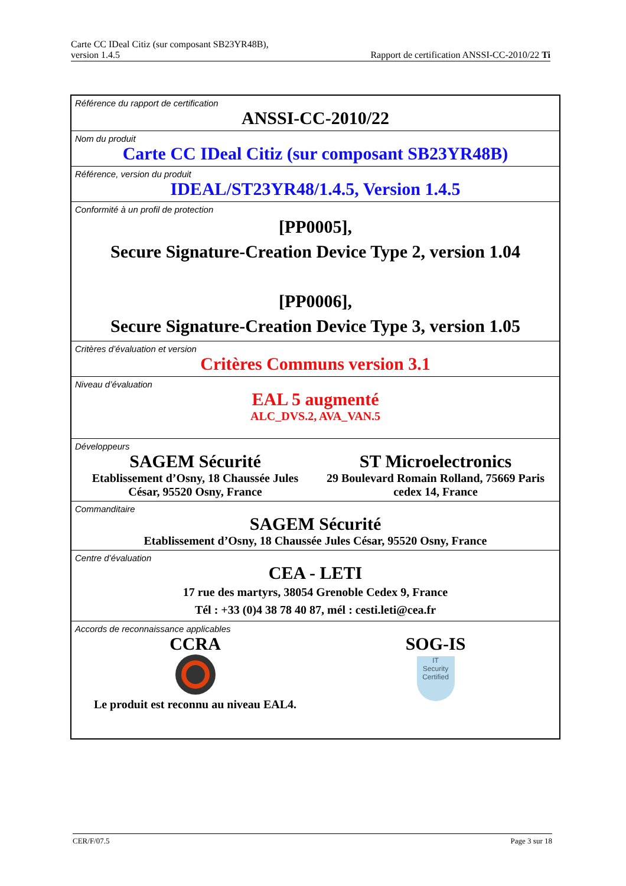Carte CC IDeal Citiz (sur composant SB23YR48B),
version 1.4.5
Rapport de certification ANSSI-CC-2010/22 Ti
| Référence du rapport de certification ANSSI-CC-2010/22 |
| Nom du produit Carte CC IDeal Citiz (sur composant SB23YR48B) |
| Référence, version du produit IDEAL/ST23YR48/1.4.5, Version 1.4.5 |
| Conformité à un profil de protection [PP0005], Secure Signature-Creation Device Type 2, version 1.04 [PP0006], Secure Signature-Creation Device Type 3, version 1.05 |
| Critères d’évaluation et version Critères Communs version 3.1 |
| Niveau d’évaluation EAL 5 augmenté ALC_DVS.2, AVA_VAN.5 |
| Développeurs SAGEM Sécurité Etablissement d’Osny, 18 Chaussée Jules César, 95520 Osny, France ST Microelectronics 29 Boulevard Romain Rolland, 75669 Paris cedex 14, France |
| Commanditaire SAGEM Sécurité Etablissement d’Osny, 18 Chaussée Jules César, 95520 Osny, France |
| Centre d’évaluation CEA - LETI 17 rue des martyrs, 38054 Grenoble Cedex 9, France Tél : +33 (0)4 38 78 40 87, mél : cesti.leti@cea.fr |
| Accords de reconnaissance applicables CCRA Le produit est reconnu au niveau EAL4. SOG-IS IT Security Certified |
CER/F/07.5 Page 3 sur 18